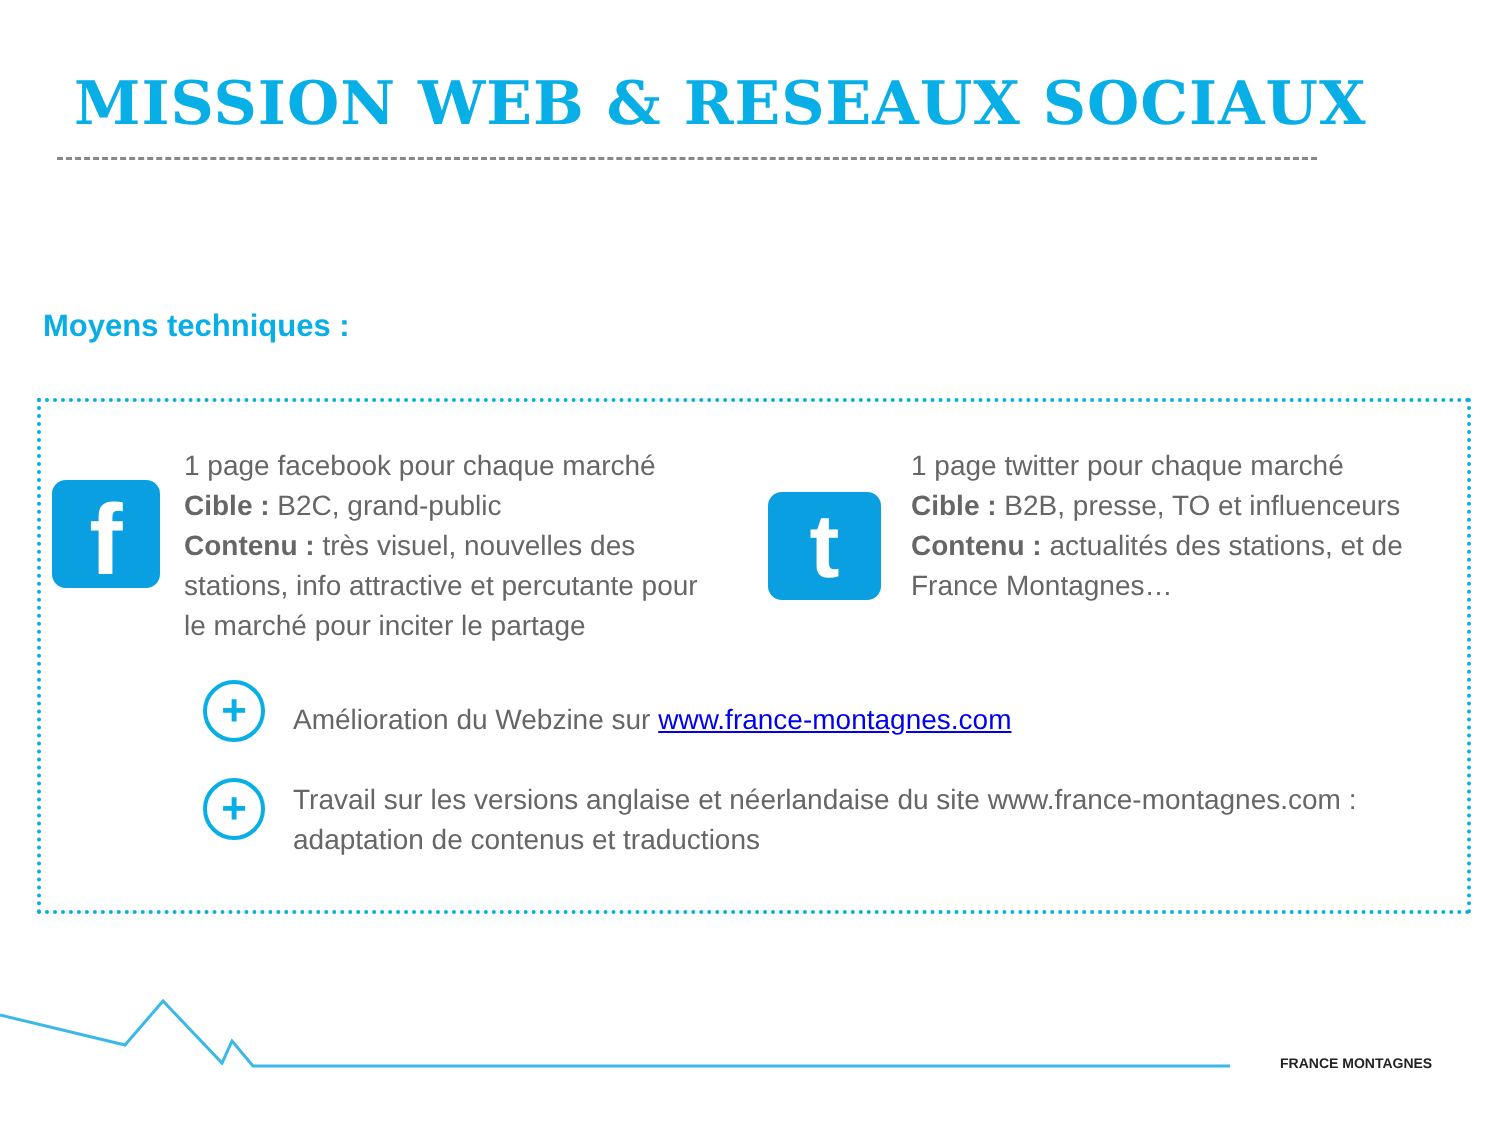MISSION WEB & RESEAUX SOCIAUX
Moyens techniques :
f
1 page facebook pour chaque marché
Cible : B2C, grand-public
Contenu : très visuel, nouvelles des stations, info attractive et percutante pour le marché pour inciter le partage
t
1 page twitter pour chaque marché
Cible : B2B, presse, TO et influenceurs
Contenu : actualités des stations, et de France Montagnes…
+
Amélioration du Webzine sur www.france-montagnes.com
+
Travail sur les versions anglaise et néerlandaise du site www.france-montagnes.com : adaptation de contenus et traductions
FRANCE MONTAGNES